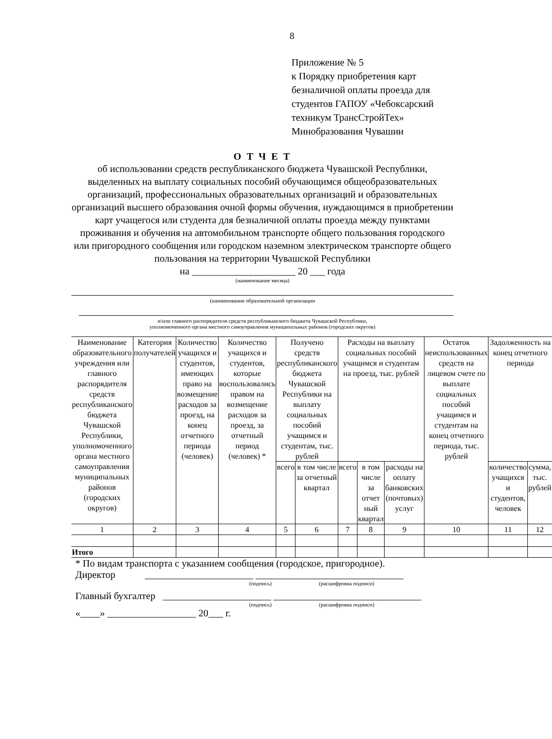8
Приложение № 5
к Порядку приобретения карт
безналичной оплаты проезда для
студентов ГАПОУ «Чебоксарский
техникум ТрансСтройТех»
Минобразования Чувашии
О Т Ч Е Т
об использовании средств республиканского бюджета Чувашской Республики, выделенных на выплату социальных пособий обучающимся общеобразовательных организаций, профессиональных образовательных организаций и образовательных организаций высшего образования очной формы обучения, нуждающимся в приобретении карт учащегося или студента для безналичной оплаты проезда между пунктами проживания и обучения на автомобильном транспорте общего пользования городского или пригородного сообщения или городском наземном электрическом транспорте общего пользования на территории Чувашской Республики
на _____________________ 20 ___ года
(наименование месяца)
(наименование образовательной организации
и/или главного распорядителя средств республиканского бюджета Чувашской Республики,
уполномоченного органа местного самоуправления муниципальных районов (городских округов)
| Наименование образовательного учреждения или главного распорядителя средств республиканского бюджета Чувашской Республики, уполномоченного органа местного самоуправления муниципальных районов (городских округов) | Категория получателей | Количество учащихся и студентов, имеющих право на возмещение расходов за проезд, на конец отчетного периода (человек) | Количество учащихся и студентов, которые воспользовались правом на возмещение расходов за проезд, за отчетный период (человек) * | Получено средств республиканского бюджета Чувашской Республики на выплату социальных пособий учащимся и студентам, тыс. рублей | | Расходы на выплату социальных пособий учащимся и студентам на проезд, тыс. рублей | | | Остаток неиспользованных средств на лицевом счете по выплате социальных пособий учащимся и студентам на конец отчетного периода, тыс. рублей | Задолженность на конец отчетного периода | |
| --- | --- | --- | --- | --- | --- | --- | --- | --- | --- | --- | --- |
| | | | | всего | в том числе за отчетный квартал | всего | в том числе за отчет ный квартал | расходы на оплату банковских (почтовых) услуг | | количество учащихся и студентов, человек | сумма, тыс. рублей |
| 1 | 2 | 3 | 4 | 5 | 6 | 7 | 8 | 9 | 10 | 11 | 12 |
| Итого | | | | | | | | | | | |
* По видам транспорта с указанием сообщения (городское, пригородное).
Директор ______________________ ______________________________
(подпись) (расшифровка подписи)
Главный бухгалтер ______________________ ______________________________
(подпись) (расшифровка подписи)
«____» __________________ 20___ г.